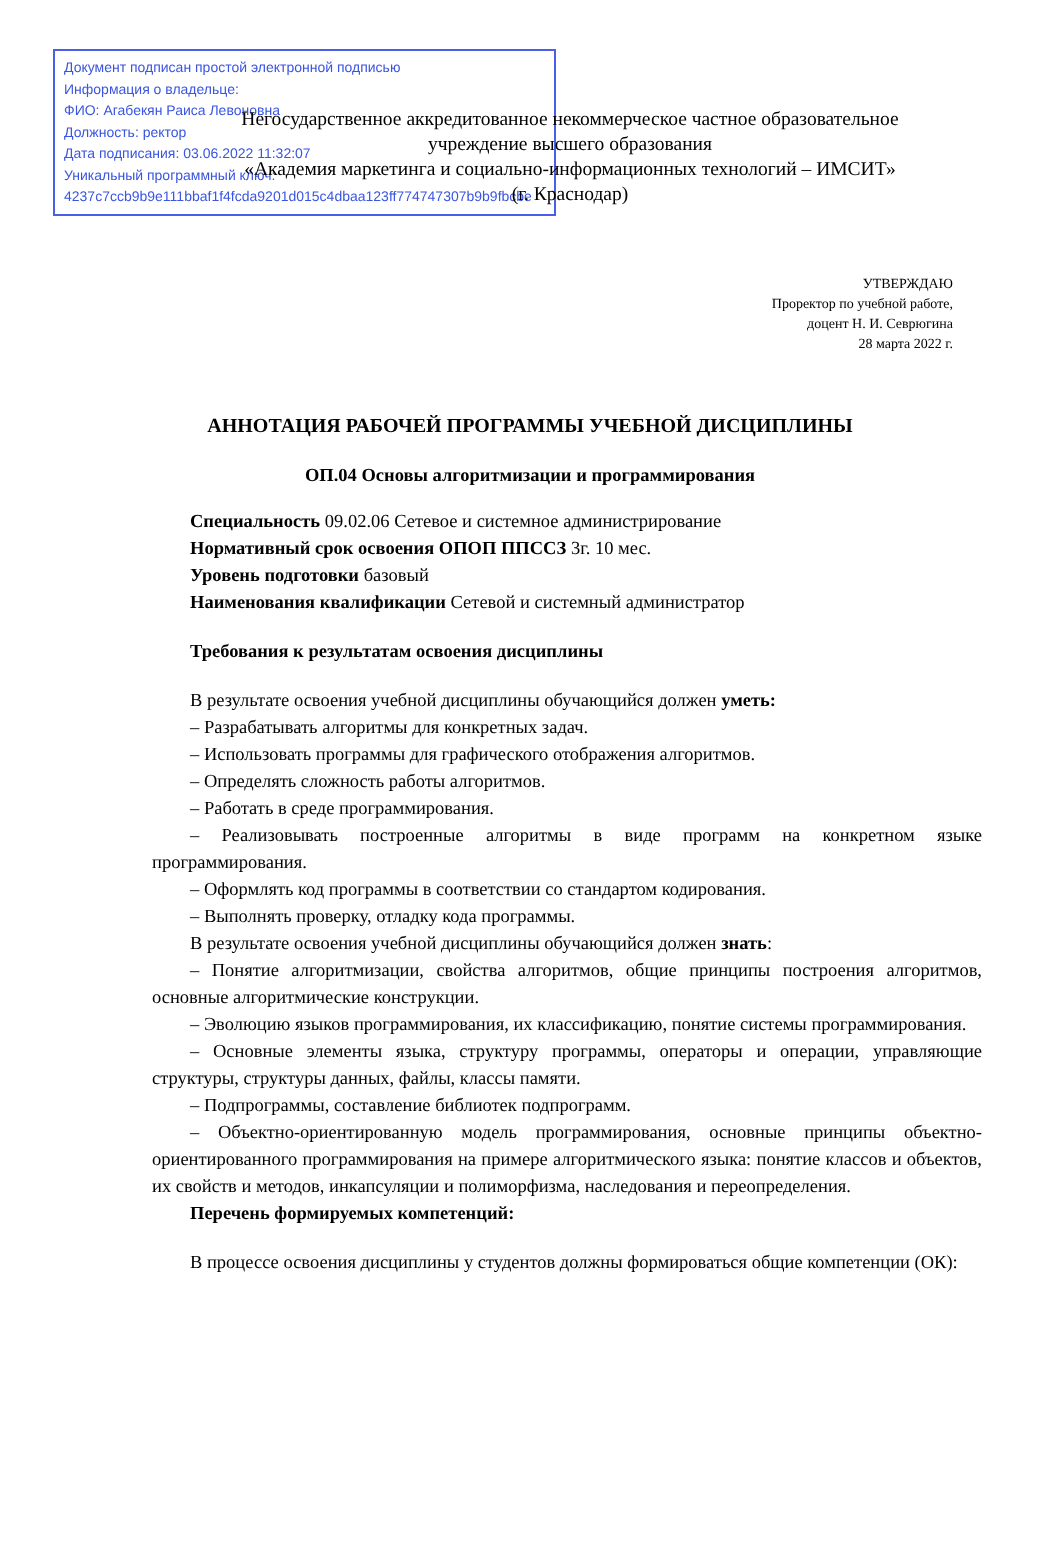Документ подписан простой электронной подписью
Информация о владельце:
ФИО: Агабекян Раиса Левоновна
Должность: ректор
Дата подписания: 03.06.2022 11:32:07
Уникальный программный ключ:
4237c7ccb9b9e111bbaf1f4fcda9201d015c4dbaa123ff774747307b9b9fbcbe
Негосударственное аккредитованное некоммерческое частное образовательное
учреждение высшего образования
«Академия маркетинга и социально-информационных технологий – ИМСИТ»
(г. Краснодар)
УТВЕРЖДАЮ
Проректор по учебной работе,
доцент Н. И. Севрюгина
28 марта 2022 г.
АННОТАЦИЯ РАБОЧЕЙ ПРОГРАММЫ УЧЕБНОЙ ДИСЦИПЛИНЫ
ОП.04 Основы алгоритмизации и программирования
Специальность 09.02.06 Сетевое и системное администрирование
Нормативный срок освоения ОПОП ППССЗ 3г. 10 мес.
Уровень подготовки базовый
Наименования квалификации Сетевой и системный администратор
Требования к результатам освоения дисциплины
В результате освоения учебной дисциплины обучающийся должен уметь:
– Разрабатывать алгоритмы для конкретных задач.
– Использовать программы для графического отображения алгоритмов.
– Определять сложность работы алгоритмов.
– Работать в среде программирования.
– Реализовывать построенные алгоритмы в виде программ на конкретном языке программирования.
– Оформлять код программы в соответствии со стандартом кодирования.
– Выполнять проверку, отладку кода программы.
В результате освоения учебной дисциплины обучающийся должен знать:
– Понятие алгоритмизации, свойства алгоритмов, общие принципы построения алгоритмов, основные алгоритмические конструкции.
– Эволюцию языков программирования, их классификацию, понятие системы программирования.
– Основные элементы языка, структуру программы, операторы и операции, управляющие структуры, структуры данных, файлы, классы памяти.
– Подпрограммы, составление библиотек подпрограмм.
– Объектно-ориентированную модель программирования, основные принципы объектно-ориентированного программирования на примере алгоритмического языка: понятие классов и объектов, их свойств и методов, инкапсуляции и полиморфизма, наследования и переопределения.
Перечень формируемых компетенций:
В процессе освоения дисциплины у студентов должны формироваться общие компетенции (ОК):